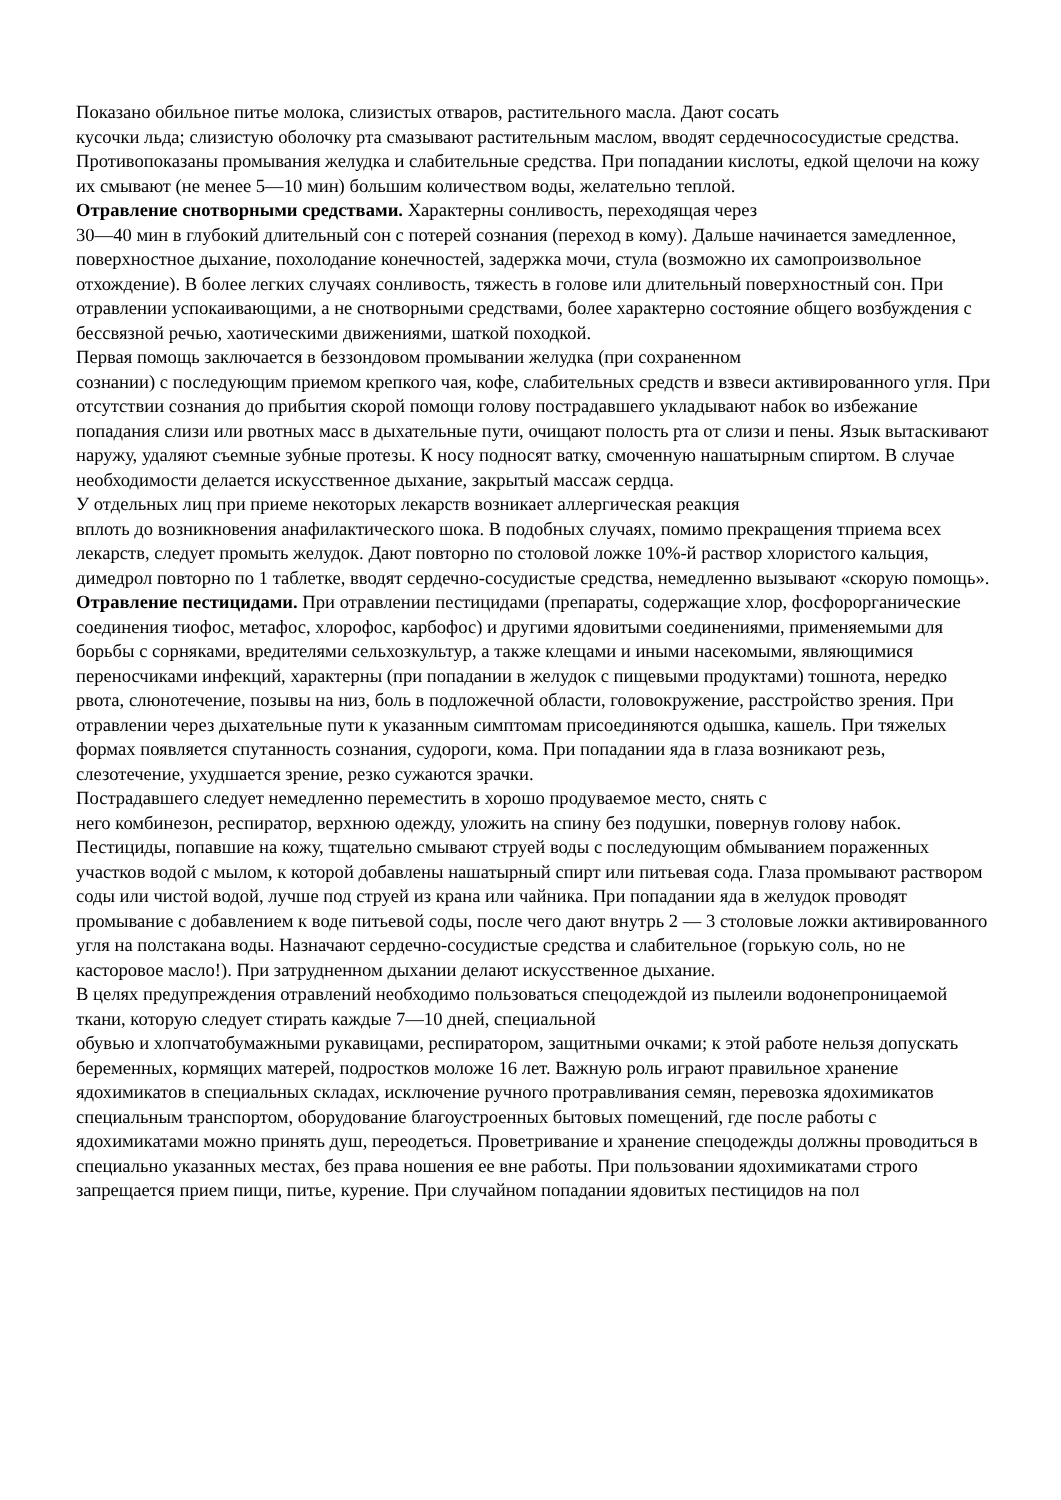Показано обильное питье молока, слизистых отваров, растительного масла. Дают сосать
кусочки льда; слизистую оболочку рта смазывают растительным маслом, вводят сердечнососудистые средства. Противопоказаны промывания желудка и слабительные средства. При попадании кислоты, едкой щелочи на кожу их смывают (не менее 5—10 мин) большим количеством воды, желательно теплой.
Отравление снотворными средствами. Характерны сонливость, переходящая через
30—40 мин в глубокий длительный сон с потерей сознания (переход в кому). Дальше начинается замедленное, поверхностное дыхание, похолодание конечностей, задержка мочи, стула (возможно их самопроизвольное отхождение). В более легких случаях сонливость, тяжесть в голове или длительный поверхностный сон. При отравлении успокаивающими, а не снотворными средствами, более характерно состояние общего возбуждения с бессвязной речью, хаотическими движениями, шаткой походкой.
Первая помощь заключается в беззондовом промывании желудка (при сохраненном
сознании) с последующим приемом крепкого чая, кофе, слабительных средств и взвеси активированного угля. При отсутствии сознания до прибытия скорой помощи голову пострадавшего укладывают набок во избежание попадания слизи или рвотных масс в дыхательные пути, очищают полость рта от слизи и пены. Язык вытаскивают наружу, удаляют съемные зубные протезы. К носу подносят ватку, смоченную нашатырным спиртом. В случае необходимости делается искусственное дыхание, закрытый массаж сердца.
У отдельных лиц при приеме некоторых лекарств возникает аллергическая реакция
вплоть до возникновения анафилактического шока. В подобных случаях, помимо прекращения тприема всех лекарств, следует промыть желудок. Дают повторно по столовой ложке 10%-й раствор хлористого кальция, димедрол повторно по 1 таблетке, вводят сердечно-сосудистые средства, немедленно вызывают «скорую помощь».
Отравление пестицидами. При отравлении пестицидами (препараты, содержащие хлор, фосфорорганические соединения тиофос, метафос, хлорофос, карбофос) и другими ядовитыми соединениями, применяемыми для борьбы с сорняками, вредителями сельхозкультур, а также клещами и иными насекомыми, являющимися переносчиками инфекций, характерны (при попадании в желудок с пищевыми продуктами) тошнота, нередко рвота, слюнотечение, позывы на низ, боль в подложечной области, головокружение, расстройство зрения. При отравлении через дыхательные пути к указанным симптомам присоединяются одышка, кашель. При тяжелых формах появляется спутанность сознания, судороги, кома. При попадании яда в глаза возникают резь, слезотечение, ухудшается зрение, резко сужаются зрачки.
Пострадавшего следует немедленно переместить в хорошо продуваемое место, снять с
него комбинезон, респиратор, верхнюю одежду, уложить на спину без подушки, повернув голову набок. Пестициды, попавшие на кожу, тщательно смывают струей воды с последующим обмыванием пораженных участков водой с мылом, к которой добавлены нашатырный спирт или питьевая сода. Глаза промывают раствором соды или чистой водой, лучше под струей из крана или чайника. При попадании яда в желудок проводят промывание с добавлением к воде питьевой соды, после чего дают внутрь 2 — 3 столовые ложки активированного угля на полстакана воды. Назначают сердечно-сосудистые средства и слабительное (горькую соль, но не касторовое масло!). При затрудненном дыхании делают искусственное дыхание.
В целях предупреждения отравлений необходимо пользоваться спецодеждой из пылеили водонепроницаемой ткани, которую следует стирать каждые 7—10 дней, специальной
обувью и хлопчатобумажными рукавицами, респиратором, защитными очками; к этой работе нельзя допускать беременных, кормящих матерей, подростков моложе 16 лет. Важную роль играют правильное хранение ядохимикатов в специальных складах, исключение ручного протравливания семян, перевозка ядохимикатов специальным транспортом, оборудование благоустроенных бытовых помещений, где после работы с ядохимикатами можно принять душ, переодеться. Проветривание и хранение спецодежды должны проводиться в специально указанных местах, без права ношения ее вне работы. При пользовании ядохимикатами строго запрещается прием пищи, питье, курение. При случайном попадании ядовитых пестицидов на пол